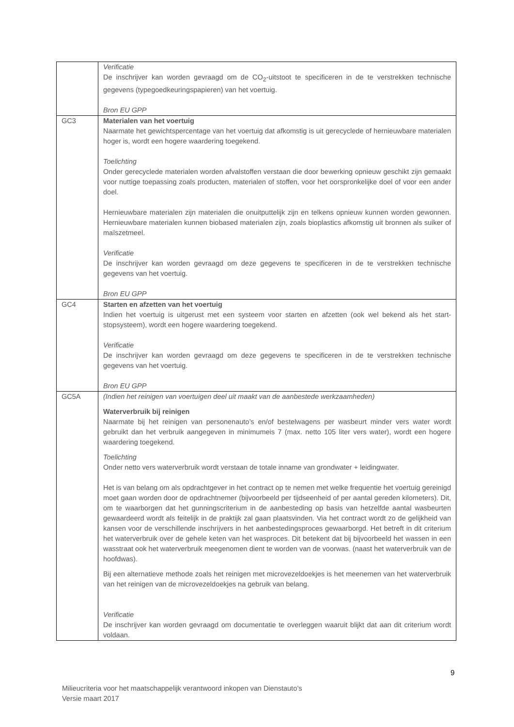| | Verificatie De inschrijver kan worden gevraagd om de CO<sub>2</sub>-uitstoot te specificeren in de te verstrekken technische gegevens (typegoedkeuringspapieren) van het voertuig. Bron EU GPP |
| GC3 | Materialen van het voertuig Naarmate het gewichtspercentage van het voertuig dat afkomstig is uit gerecyclede of hernieuwbare materialen hoger is, wordt een hogere waardering toegekend. Toelichting Onder gerecyclede materialen worden afvalstoffen verstaan die door bewerking opnieuw geschikt zijn gemaakt voor nuttige toepassing zoals producten, materialen of stoffen, voor het oorspronkelijke doel of voor een ander doel. Hernieuwbare materialen zijn materialen die onuitputtelijk zijn en telkens opnieuw kunnen worden gewonnen. Hernieuwbare materialen kunnen biobased materialen zijn, zoals bioplastics afkomstig uit bronnen als suiker of maïszetmeel. Verificatie De inschrijver kan worden gevraagd om deze gegevens te specificeren in de te verstrekken technische gegevens van het voertuig. Bron EU GPP |
| GC4 | Starten en afzetten van het voertuig Indien het voertuig is uitgerust met een systeem voor starten en afzetten (ook wel bekend als het start-stopsysteem), wordt een hogere waardering toegekend. Verificatie De inschrijver kan worden gevraagd om deze gegevens te specificeren in de te verstrekken technische gegevens van het voertuig. Bron EU GPP |
| GC5A | (Indien het reinigen van voertuigen deel uit maakt van de aanbestede werkzaamheden) Waterverbruik bij reinigen Naarmate bij het reinigen van personenauto’s en/of bestelwagens per wasbeurt minder vers water wordt gebruikt dan het verbruik aangegeven in minimumeis 7 (max. netto 105 liter vers water), wordt een hogere waardering toegekend. Toelichting Onder netto vers waterverbruik wordt verstaan de totale inname van grondwater + leidingwater. Het is van belang om als opdrachtgever in het contract op te nemen met welke frequentie het voertuig gereinigd moet gaan worden door de opdrachtnemer (bijvoorbeeld per tijdseenheid of per aantal gereden kilometers). Dit, om te waarborgen dat het gunningscriterium in de aanbesteding op basis van hetzelfde aantal wasbeurten gewaardeerd wordt als feitelijk in de praktijk zal gaan plaatsvinden. Via het contract wordt zo de gelijkheid van kansen voor de verschillende inschrijvers in het aanbestedingsproces gewaarborgd. Het betreft in dit criterium het waterverbruik over de gehele keten van het wasproces. Dit betekent dat bij bijvoorbeeld het wassen in een wasstraat ook het waterverbruik meegenomen dient te worden van de voorwas. (naast het waterverbruik van de hoofdwas). Bij een alternatieve methode zoals het reinigen met microvezeldoekjes is het meenemen van het waterverbruik van het reinigen van de microvezeldoekjes na gebruik van belang. Verificatie De inschrijver kan worden gevraagd om documentatie te overleggen waaruit blijkt dat aan dit criterium wordt voldaan. |
9
Milieucriteria voor het maatschappelijk verantwoord inkopen van Dienstauto’s
Versie maart 2017